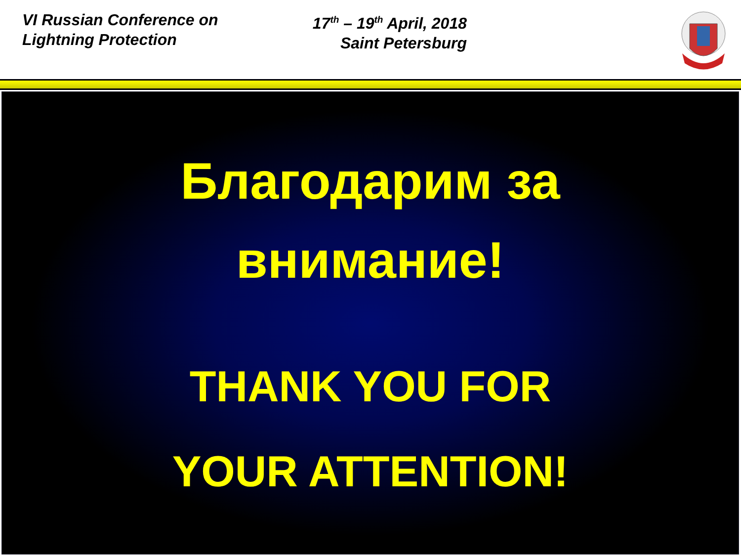VI Russian Conference on
Lightning Protection
17<sup>th</sup> – 19<sup>th</sup> April, 2018
Saint Petersburg
Благодарим за
внимание!
THANK YOU FOR
YOUR ATTENTION!